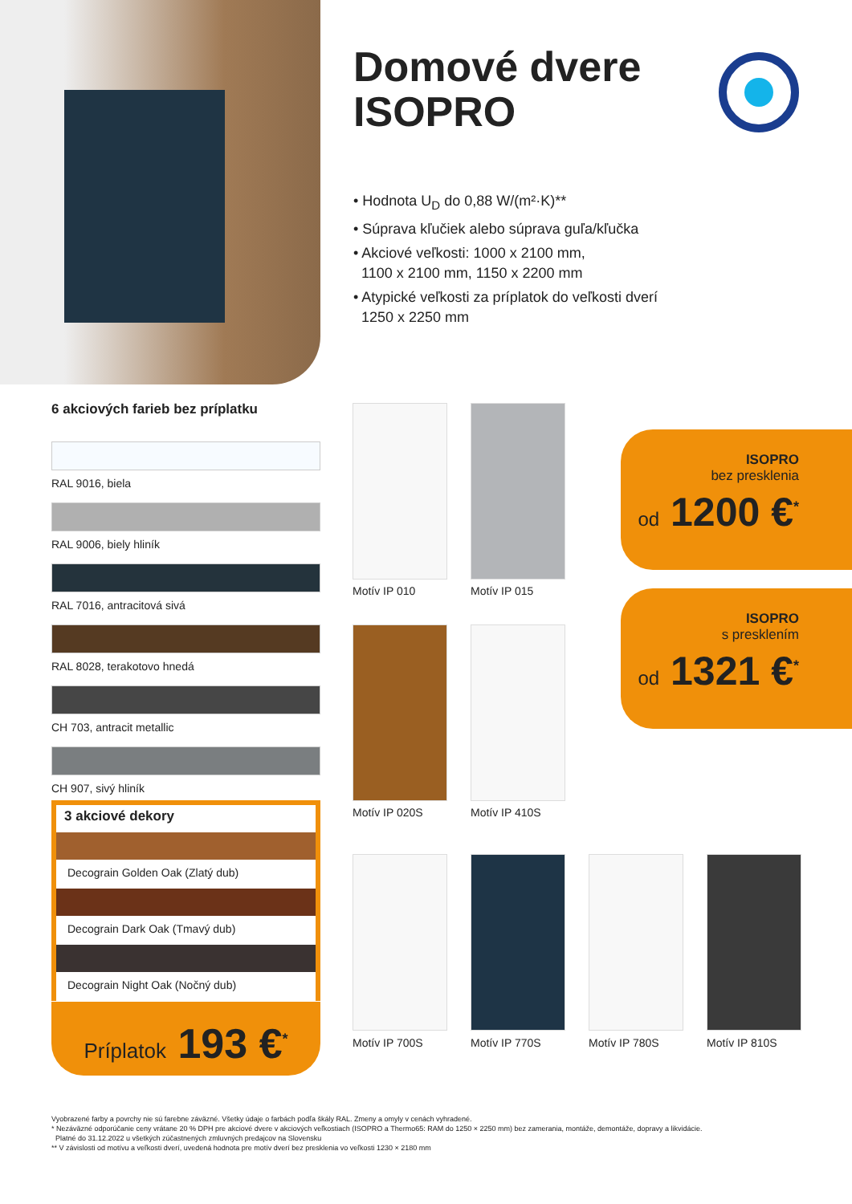Domové dvere
ISOPRO
• Hodnota U<sub>D</sub> do 0,88 W/(m²·K)**
• Súprava kľučiek alebo súprava guľa/kľučka
• Akciové veľkosti: 1000 x 2100 mm,
1100 x 2100 mm, 1150 x 2200 mm
• Atypické veľkosti za príplatok do veľkosti dverí
1250 x 2250 mm
6 akciových farieb bez príplatku
RAL 9016, biela
RAL 9006, biely hliník
RAL 7016, antracitová sivá
RAL 8028, terakotovo hnedá
CH 703, antracit metallic
CH 907, sivý hliník
3 akciové dekory
Decograin Golden Oak (Zlatý dub)
Decograin Dark Oak (Tmavý dub)
Decograin Night Oak (Nočný dub)
Príplatok 193 €<sup>*</sup>
ISOPRO
bez presklenia
od 1200 €<sup>*</sup>
ISOPRO
s presklením
od 1321 €<sup>*</sup>
Motív IP 010 Motív IP 015
Motív IP 020S Motív IP 410S
Motív IP 700S Motív IP 770S Motív IP 780S Motív IP 810S
Vyobrazené farby a povrchy nie sú farebne záväzné. Všetky údaje o farbách podľa škály RAL. Zmeny a omyly v cenách vyhradené.
* Nezáväzné odporúčanie ceny vrátane 20 % DPH pre akciové dvere v akciových veľkostiach (ISOPRO a Thermo65: RAM do 1250 × 2250 mm) bez zamerania, montáže, demontáže, dopravy a likvidácie.
Platné do 31.12.2022 u všetkých zúčastnených zmluvných predajcov na Slovensku
** V závislosti od motívu a veľkosti dverí, uvedená hodnota pre motív dverí bez presklenia vo veľkosti 1230 × 2180 mm